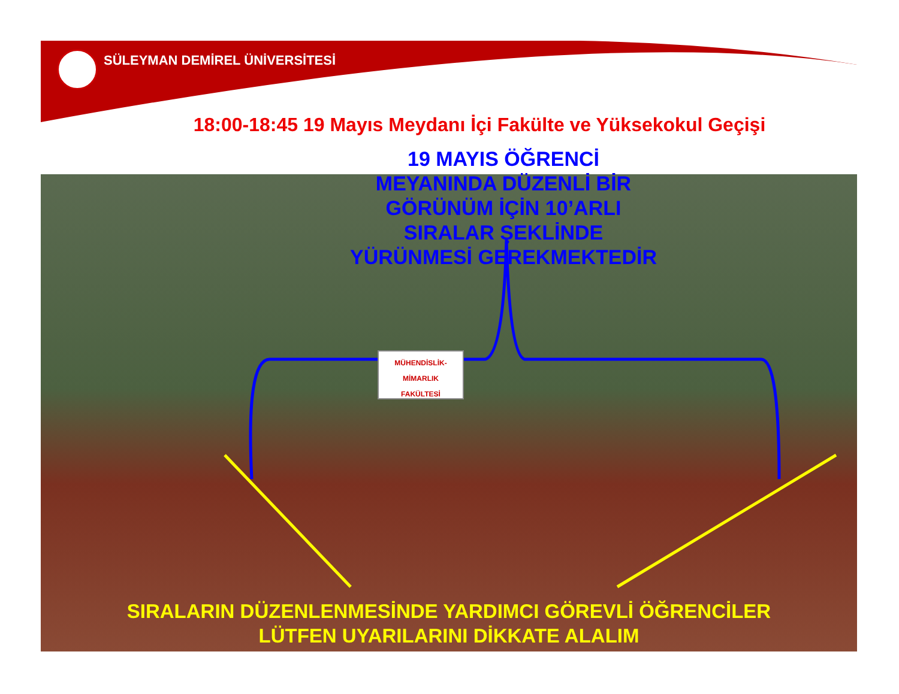SÜLEYMAN DEMİREL ÜNİVERSİTESİ
18:00-18:45 19 Mayıs Meydanı İçi Fakülte ve Yüksekokul Geçişi
MÜHENDİSLİK-MİMARLIK
FAKÜLTESİ
19 MAYIS ÖĞRENCİ
MEYANINDA DÜZENLİ BİR
GÖRÜNÜM İÇİN 10’ARLI
SIRALAR ŞEKLİNDE
YÜRÜNMESİ GEREKMEKTEDİR
SIRALARIN DÜZENLENMESİNDE YARDIMCI GÖREVLİ ÖĞRENCİLER
LÜTFEN UYARILARINI DİKKATE ALALIM